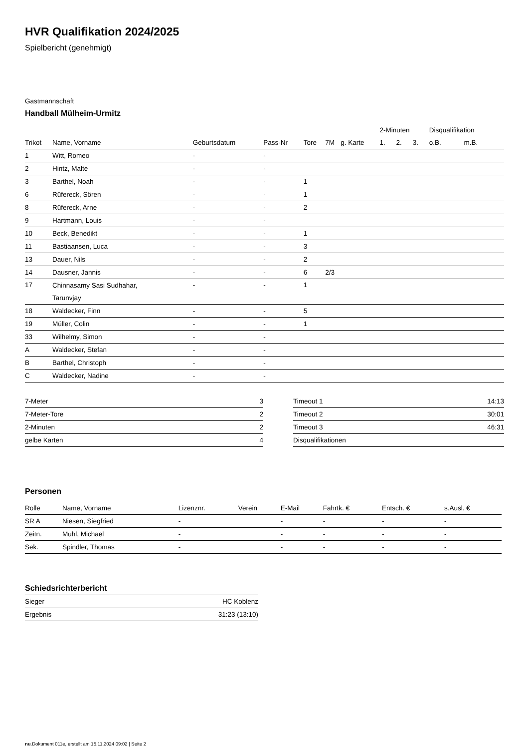HVR Qualifikation 2024/2025
Spielbericht (genehmigt)
Gastmannschaft
Handball Mülheim-Urmitz
| | | | | | | | 2-Minuten | | | Disqualifikation | |
| --- | --- | --- | --- | --- | --- | --- | --- | --- | --- | --- | --- |
| Trikot | Name, Vorname | Geburtsdatum | Pass-Nr | Tore | 7M | g. Karte | 1. | 2. | 3. | o.B. | m.B. |
| 1 | Witt, Romeo | - | - | | | | | | | | |
| 2 | Hintz, Malte | - | - | | | | | | | | |
| 3 | Barthel, Noah | - | - | 1 | | | | | | | |
| 6 | Rüfereck, Sören | - | - | 1 | | | | | | | |
| 8 | Rüfereck, Arne | - | - | 2 | | | | | | | |
| 9 | Hartmann, Louis | - | - | | | | | | | | |
| 10 | Beck, Benedikt | - | - | 1 | | | | | | | |
| 11 | Bastiaansen, Luca | - | - | 3 | | | | | | | |
| 13 | Dauer, Nils | - | - | 2 | | | | | | | |
| 14 | Dausner, Jannis | - | - | 6 | 2/3 | | | | | | |
| 17 | Chinnasamy Sasi Sudhahar, Tarunvjay | - | - | 1 | | | | | | | |
| 18 | Waldecker, Finn | - | - | 5 | | | | | | | |
| 19 | Müller, Colin | - | - | 1 | | | | | | | |
| 33 | Wilhelmy, Simon | - | - | | | | | | | | |
| A | Waldecker, Stefan | - | - | | | | | | | | |
| B | Barthel, Christoph | - | - | | | | | | | | |
| C | Waldecker, Nadine | - | - | | | | | | | | |
| 7-Meter | 3 |
| 7-Meter-Tore | 2 |
| 2-Minuten | 2 |
| gelbe Karten | 4 |
| Timeout 1 | 14:13 |
| Timeout 2 | 30:01 |
| Timeout 3 | 46:31 |
| Disqualifikationen | |
Personen
| Rolle | Name, Vorname | Lizenznr. | Verein | E-Mail | Fahrtk. € | Entsch. € | s.Ausl. € |
| --- | --- | --- | --- | --- | --- | --- | --- |
| SR A | Niesen, Siegfried | - | | - | - | - | - |
| Zeitn. | Muhl, Michael | - | | - | - | - | - |
| Sek. | Spindler, Thomas | - | | - | - | - | - |
Schiedsrichterbericht
| Sieger | HC Koblenz |
| Ergebnis | 31:23 (13:10) |
nu.Dokument 011e, erstellt am 15.11.2024 09:02 | Seite 2